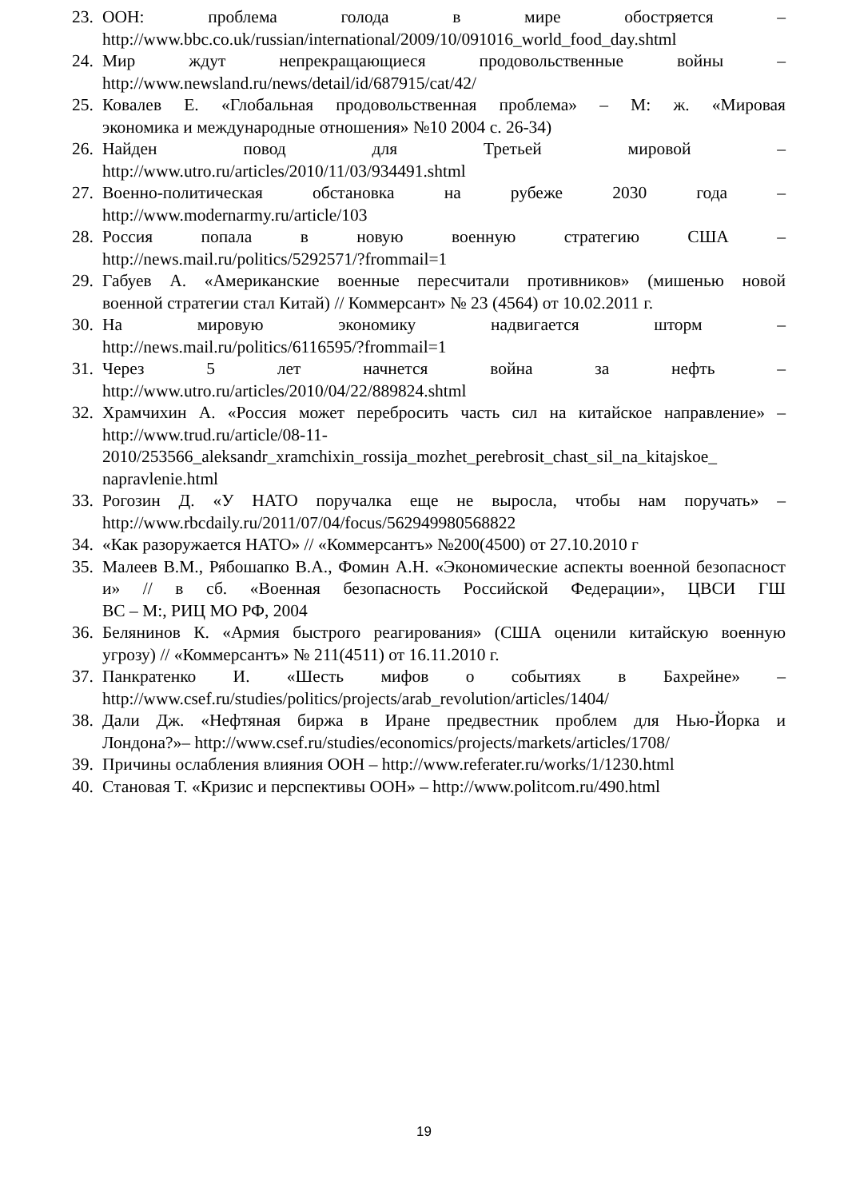23.
ООН: проблема голода в мире обостряется –
http://www.bbc.co.uk/russian/international/2009/10/091016_world_food_day.shtml
24.
Мир ждут непрекращающиеся продовольственные войны –
http://www.newsland.ru/news/detail/id/687915/cat/42/
25.
Ковалев Е. «Глобальная продовольственная проблема» – М: ж. «Мировая
экономика и международные отношения» №10 2004 с. 26-34)
26.
Найден повод для Третьей мировой –
http://www.utro.ru/articles/2010/11/03/934491.shtml
27.
Военно-политическая обстановка на рубеже 2030 года –
http://www.modernarmy.ru/article/103
28.
Россия попала в новую военную стратегию США –
http://news.mail.ru/politics/5292571/?frommail=1
29.
Габуев А. «Американские военные пересчитали противников» (мишенью новой
военной стратегии стал Китай) // Коммерсант» № 23 (4564) от 10.02.2011 г.
30.
На мировую экономику надвигается шторм –
http://news.mail.ru/politics/6116595/?frommail=1
31.
Через 5 лет начнется война за нефть –
http://www.utro.ru/articles/2010/04/22/889824.shtml
32.
Храмчихин А. «Россия может перебросить часть сил на китайское направление» –
http://www.trud.ru/article/08-11-
2010/253566_aleksandr_xramchixin_rossija_mozhet_perebrosit_chast_sil_na_kitajskoe_
napravlenie.html
33.
Рогозин Д. «У НАТО поручалка еще не выросла, чтобы нам поручать» –
http://www.rbcdaily.ru/2011/07/04/focus/562949980568822
34.
«Как разоружается НАТО» // «Коммерсантъ» №200(4500) от 27.10.2010 г
35.
Малеев В.М., Рябошапко В.А., Фомин А.Н. «Экономические аспекты военной безопасности» // в сб. «Военная безопасность Российской Федерации», ЦВСИ ГШ
ВС – М:, РИЦ МО РФ, 2004
36.
Белянинов К. «Армия быстрого реагирования» (США оценили китайскую военную
угрозу) // «Коммерсантъ» № 211(4511) от 16.11.2010 г.
37.
Панкратенко И. «Шесть мифов о событиях в Бахрейне» –
http://www.csef.ru/studies/politics/projects/arab_revolution/articles/1404/
38.
Дали Дж. «Нефтяная биржа в Иране предвестник проблем для Нью-Йорка и
Лондона?»– http://www.csef.ru/studies/economics/projects/markets/articles/1708/
39.
Причины ослабления влияния ООН – http://www.referater.ru/works/1/1230.html
40.
Становая Т. «Кризис и перспективы ООН» – http://www.politcom.ru/490.html
19